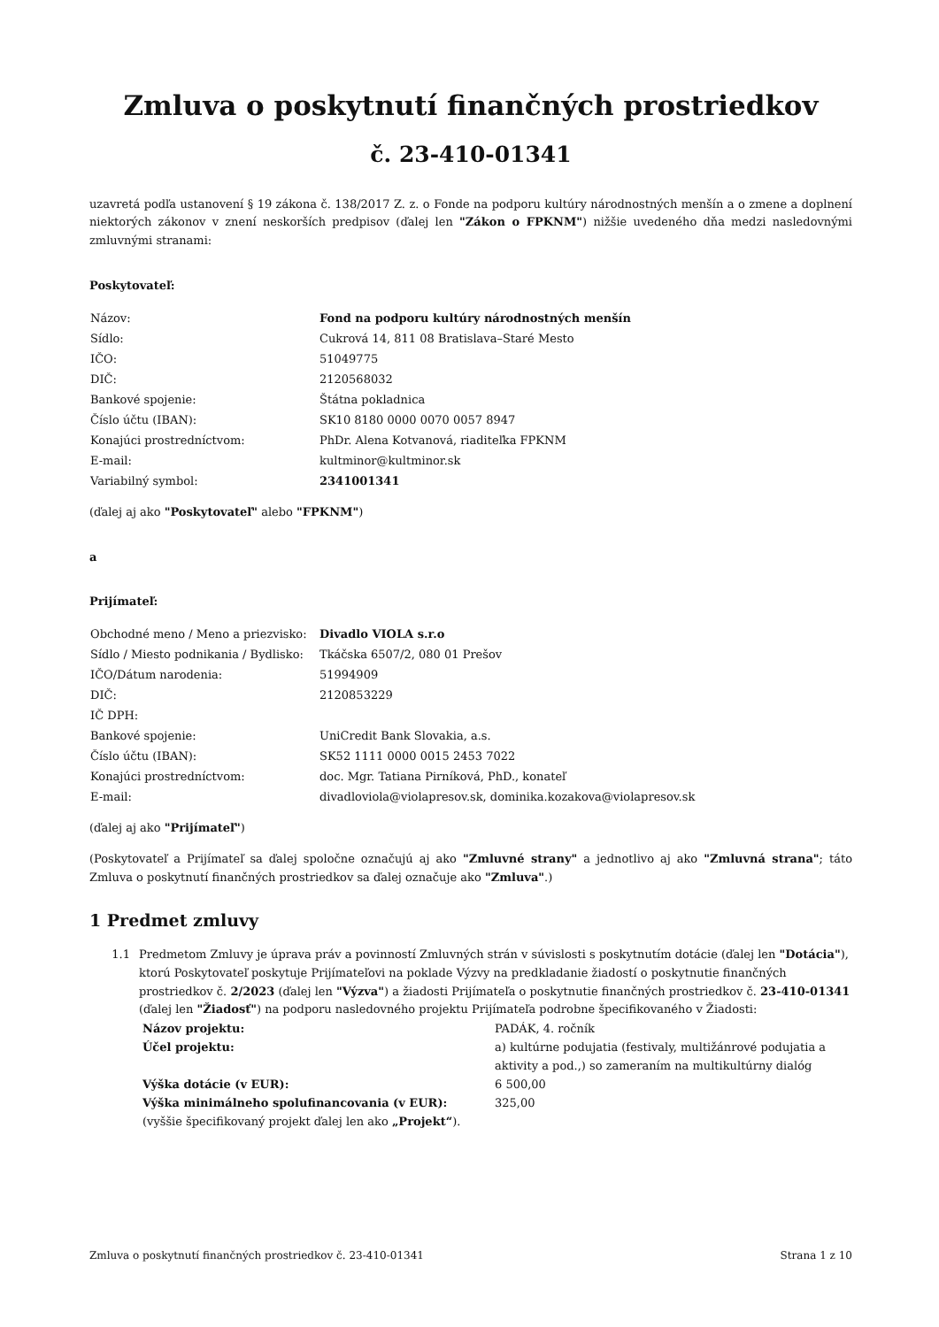Zmluva o poskytnutí finančných prostriedkov
č. 23-410-01341
uzavretá podľa ustanovení § 19 zákona č. 138/2017 Z. z. o Fonde na podporu kultúry národnostných menšín a o zmene a doplnení niektorých zákonov v znení neskorších predpisov (ďalej len "Zákon o FPKNM") nižšie uvedeného dňa medzi nasledovnými zmluvnými stranami:
Poskytovateľ:
| Názov: | Fond na podporu kultúry národnostných menšín |
| Sídlo: | Cukrová 14, 811 08 Bratislava–Staré Mesto |
| IČO: | 51049775 |
| DIČ: | 2120568032 |
| Bankové spojenie: | Štátna pokladnica |
| Číslo účtu (IBAN): | SK10 8180 0000 0070 0057 8947 |
| Konajúci prostredníctvom: | PhDr. Alena Kotvanová, riaditeľka FPKNM |
| E-mail: | kultminor@kultminor.sk |
| Variabilný symbol: | 2341001341 |
(ďalej aj ako "Poskytovateľ" alebo "FPKNM")
a
Prijímateľ:
| Obchodné meno / Meno a priezvisko: | Divadlo VIOLA s.r.o |
| Sídlo / Miesto podnikania / Bydlisko: | Tkáčska 6507/2, 080 01 Prešov |
| IČO/Dátum narodenia: | 51994909 |
| DIČ: | 2120853229 |
| IČ DPH: | |
| Bankové spojenie: | UniCredit Bank Slovakia, a.s. |
| Číslo účtu (IBAN): | SK52 1111 0000 0015 2453 7022 |
| Konajúci prostredníctvom: | doc. Mgr. Tatiana Pirníková, PhD., konateľ |
| E-mail: | divadloviola@violapresov.sk, dominika.kozakova@violapresov.sk |
(ďalej aj ako "Prijímateľ")
(Poskytovateľ a Prijímateľ sa ďalej spoločne označujú aj ako "Zmluvné strany" a jednotlivo aj ako "Zmluvná strana"; táto Zmluva o poskytnutí finančných prostriedkov sa ďalej označuje ako "Zmluva".)
1 Predmet zmluvy
1.1 Predmetom Zmluvy je úprava práv a povinností Zmluvných strán v súvislosti s poskytnutím dotácie (ďalej len "Dotácia"), ktorú Poskytovateľ poskytuje Prijímateľovi na poklade Výzvy na predkladanie žiadostí o poskytnutie finančných prostriedkov č. 2/2023 (ďalej len "Výzva") a žiadosti Prijímateľa o poskytnutie finančných prostriedkov č. 23-410-01341 (ďalej len "Žiadosť") na podporu nasledovného projektu Prijímateľa podrobne špecifikovaného v Žiadosti:
| Názov projektu: | PADÁK, 4. ročník |
| Účel projektu: | a) kultúrne podujatia (festivaly, multižánrové podujatia a aktivity a pod.,) so zameraním na multikultúrny dialóg |
| Výška dotácie (v EUR): | 6 500,00 |
| Výška minimálneho spolufinancovania (v EUR): | 325,00 |
| (vyššie špecifikovaný projekt ďalej len ako „Projekt“ ). | |
Zmluva o poskytnutí finančných prostriedkov č. 23-410-01341 Strana 1 z 10